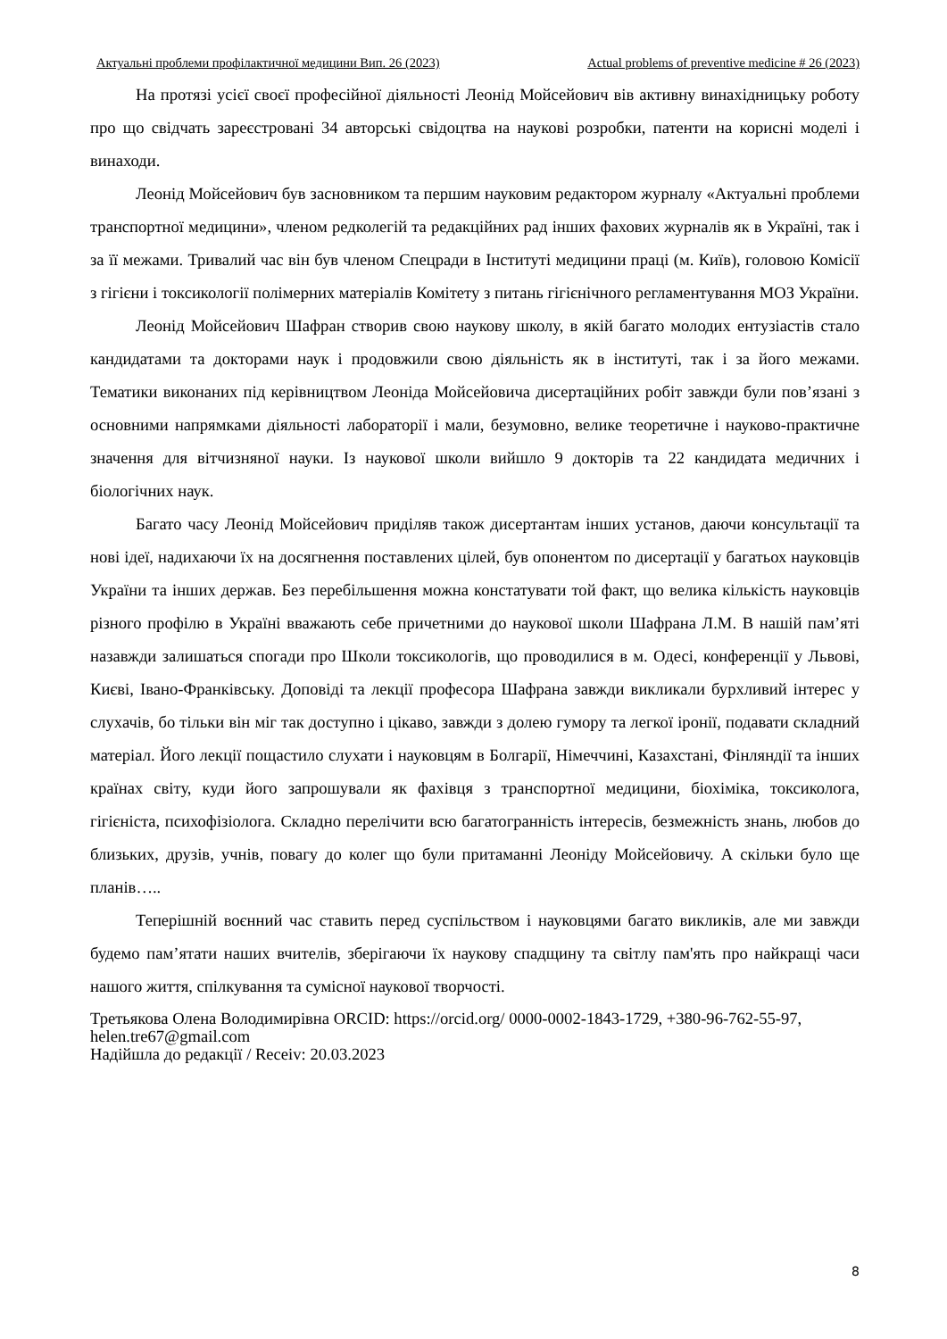Актуальні проблеми профілактичної медицини Вип. 26 (2023) Actual problems of preventive medicine # 26 (2023)
На протязі усієї своєї професійної діяльності Леонід Мойсейович вів активну винахідницьку роботу про що свідчать зареєстровані 34 авторські свідоцтва на наукові розробки, патенти на корисні моделі і винаходи.
Леонід Мойсейович був засновником та першим науковим редактором журналу «Актуальні проблеми транспортної медицини», членом редколегій та редакційних рад інших фахових журналів як в Україні, так і за її межами. Тривалий час він був членом Спецради в Інституті медицини праці (м. Київ), головою Комісії з гігієни і токсикології полімерних матеріалів Комітету з питань гігієнічного регламентування МОЗ України.
Леонід Мойсейович Шафран створив свою наукову школу, в якій багато молодих ентузіастів стало кандидатами та докторами наук і продовжили свою діяльність як в інституті, так і за його межами. Тематики виконаних під керівництвом Леоніда Мойсейовича дисертаційних робіт завжди були пов’язані з основними напрямками діяльності лабораторії і мали, безумовно, велике теоретичне і науково-практичне значення для вітчизняної науки. Із наукової школи вийшло 9 докторів та 22 кандидата медичних і біологічних наук.
Багато часу Леонід Мойсейович приділяв також дисертантам інших установ, даючи консультації та нові ідеї, надихаючи їх на досягнення поставлених цілей, був опонентом по дисертації у багатьох науковців України та інших держав. Без перебільшення можна констатувати той факт, що велика кількість науковців різного профілю в Україні вважають себе причетними до наукової школи Шафрана Л.М. В нашій пам’яті назавжди залишаться спогади про Школи токсикологів, що проводилися в м. Одесі, конференції у Львові, Києві, Івано-Франківську. Доповіді та лекції професора Шафрана завжди викликали бурхливий інтерес у слухачів, бо тільки він міг так доступно і цікаво, завжди з долею гумору та легкої іронії, подавати складний матеріал. Його лекції пощастило слухати і науковцям в Болгарії, Німеччині, Казахстані, Фінляндії та інших країнах світу, куди його запрошували як фахівця з транспортної медицини, біохіміка, токсиколога, гігієніста, психофізіолога. Складно перелічити всю багатогранність інтересів, безмежність знань, любов до близьких, друзів, учнів, повагу до колег що були притаманні Леоніду Мойсейовичу. А скільки було ще планів…..
Теперішній воєнний час ставить перед суспільством і науковцями багато викликів, але ми завжди будемо пам’ятати наших вчителів, зберігаючи їх наукову спадщину та світлу пам'ять про найкращі часи нашого життя, спілкування та сумісної наукової творчості.
Третьякова Олена Володимирівна ORCID: https://orcid.org/ 0000-0002-1843-1729, +380-96-762-55-97, helen.tre67@gmail.com
Надійшла до редакції / Receiv: 20.03.2023
8